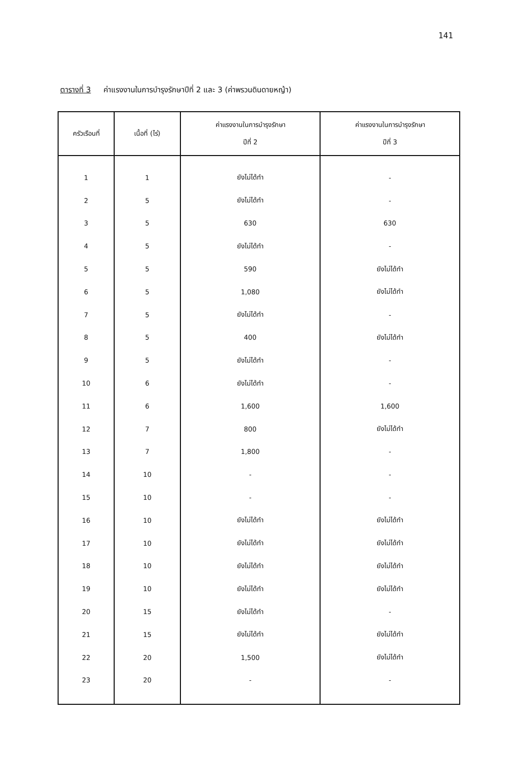141
ตารางที่ 3 ค่าแรงงานในการบำรุงรักษาปีที่ 2 และ 3 (ค่าพรวนดินดายหญ้า)
| ครัวเรือนที่ | เนื้อที่ (ไร่) | ค่าแรงงานในการบำรุงรักษา ปีที่ 2 | ค่าแรงงานในการบำรุงรักษา ปีที่ 3 |
| --- | --- | --- | --- |
| 1 | 1 | ยังไม่ได้ทำ | - |
| 2 | 5 | ยังไม่ได้ทำ | - |
| 3 | 5 | 630 | 630 |
| 4 | 5 | ยังไม่ได้ทำ | - |
| 5 | 5 | 590 | ยังไม่ได้ทำ |
| 6 | 5 | 1,080 | ยังไม่ได้ทำ |
| 7 | 5 | ยังไม่ได้ทำ | - |
| 8 | 5 | 400 | ยังไม่ได้ทำ |
| 9 | 5 | ยังไม่ได้ทำ | - |
| 10 | 6 | ยังไม่ได้ทำ | - |
| 11 | 6 | 1,600 | 1,600 |
| 12 | 7 | 800 | ยังไม่ได้ทำ |
| 13 | 7 | 1,800 | - |
| 14 | 10 | - | - |
| 15 | 10 | - | - |
| 16 | 10 | ยังไม่ได้ทำ | ยังไม่ได้ทำ |
| 17 | 10 | ยังไม่ได้ทำ | ยังไม่ได้ทำ |
| 18 | 10 | ยังไม่ได้ทำ | ยังไม่ได้ทำ |
| 19 | 10 | ยังไม่ได้ทำ | ยังไม่ได้ทำ |
| 20 | 15 | ยังไม่ได้ทำ | - |
| 21 | 15 | ยังไม่ได้ทำ | ยังไม่ได้ทำ |
| 22 | 20 | 1,500 | ยังไม่ได้ทำ |
| 23 | 20 | - | - |